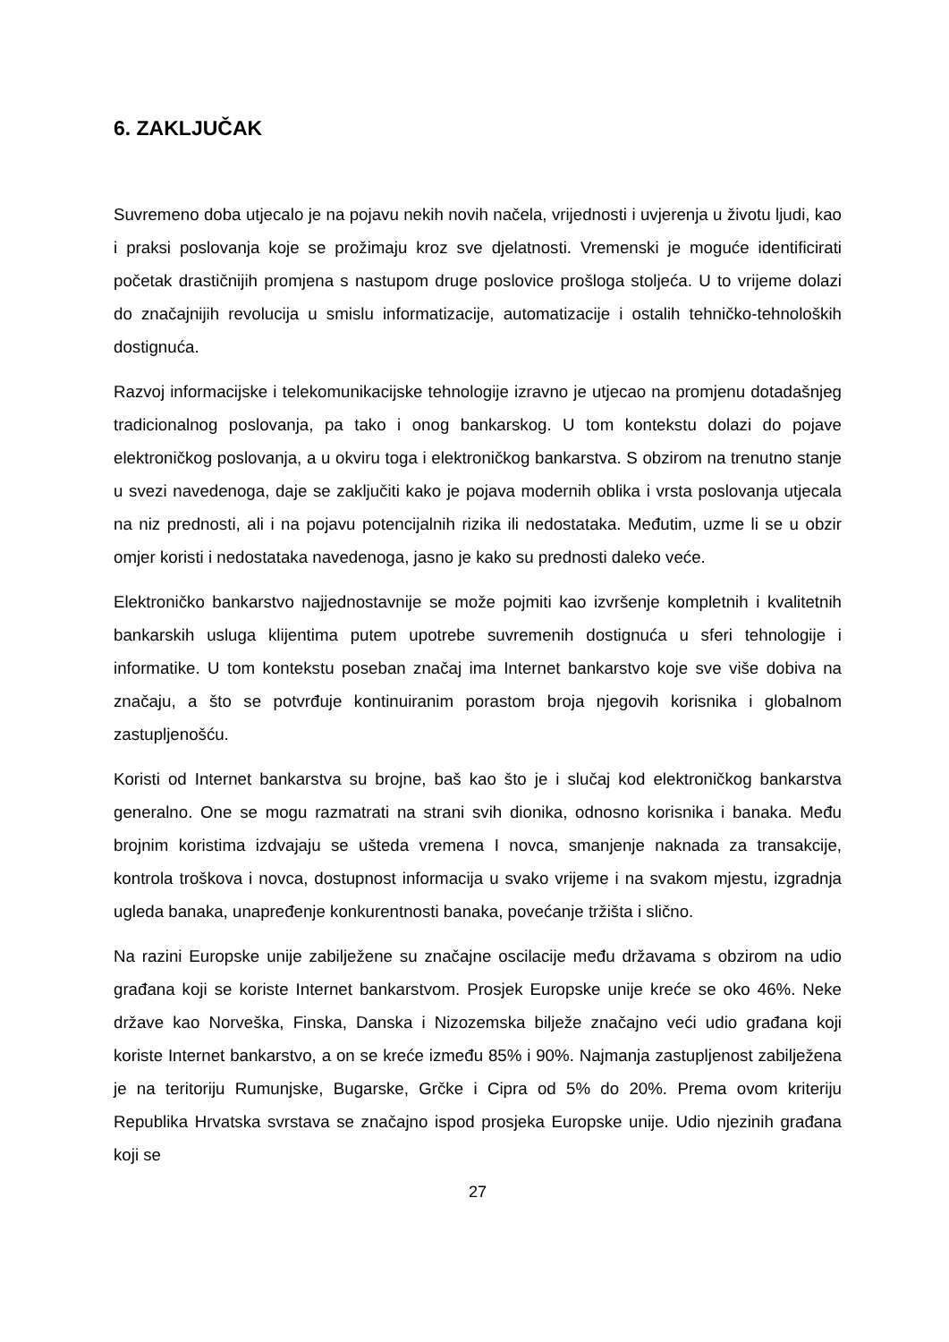6. ZAKLJUČAK
Suvremeno doba utjecalo je na pojavu nekih novih načela, vrijednosti i uvjerenja u životu ljudi, kao i praksi poslovanja koje se prožimaju kroz sve djelatnosti. Vremenski je moguće identificirati početak drastičnijih promjena s nastupom druge poslovice prošloga stoljeća. U to vrijeme dolazi do značajnijih revolucija u smislu informatizacije, automatizacije i ostalih tehničko-tehnoloških dostignuća.
Razvoj informacijske i telekomunikacijske tehnologije izravno je utjecao na promjenu dotadašnjeg tradicionalnog poslovanja, pa tako i onog bankarskog. U tom kontekstu dolazi do pojave elektroničkog poslovanja, a u okviru toga i elektroničkog bankarstva. S obzirom na trenutno stanje u svezi navedenoga, daje se zaključiti kako je pojava modernih oblika i vrsta poslovanja utjecala na niz prednosti, ali i na pojavu potencijalnih rizika ili nedostataka. Međutim, uzme li se u obzir omjer koristi i nedostataka navedenoga, jasno je kako su prednosti daleko veće.
Elektroničko bankarstvo najjednostavnije se može pojmiti kao izvršenje kompletnih i kvalitetnih bankarskih usluga klijentima putem upotrebe suvremenih dostignuća u sferi tehnologije i informatike. U tom kontekstu poseban značaj ima Internet bankarstvo koje sve više dobiva na značaju, a što se potvrđuje kontinuiranim porastom broja njegovih korisnika i globalnom zastupljenošću.
Koristi od Internet bankarstva su brojne, baš kao što je i slučaj kod elektroničkog bankarstva generalno. One se mogu razmatrati na strani svih dionika, odnosno korisnika i banaka. Među brojnim koristima izdvajaju se ušteda vremena I novca, smanjenje naknada za transakcije, kontrola troškova i novca, dostupnost informacija u svako vrijeme i na svakom mjestu, izgradnja ugleda banaka, unapređenje konkurentnosti banaka, povećanje tržišta i slično.
Na razini Europske unije zabilježene su značajne oscilacije među državama s obzirom na udio građana koji se koriste Internet bankarstvom. Prosjek Europske unije kreće se oko 46%. Neke države kao Norveška, Finska, Danska i Nizozemska bilježe značajno veći udio građana koji koriste Internet bankarstvo, a on se kreće između 85% i 90%. Najmanja zastupljenost zabilježena je na teritoriju Rumunjske, Bugarske, Grčke i Cipra od 5% do 20%. Prema ovom kriteriju Republika Hrvatska svrstava se značajno ispod prosjeka Europske unije. Udio njezinih građana koji se
27